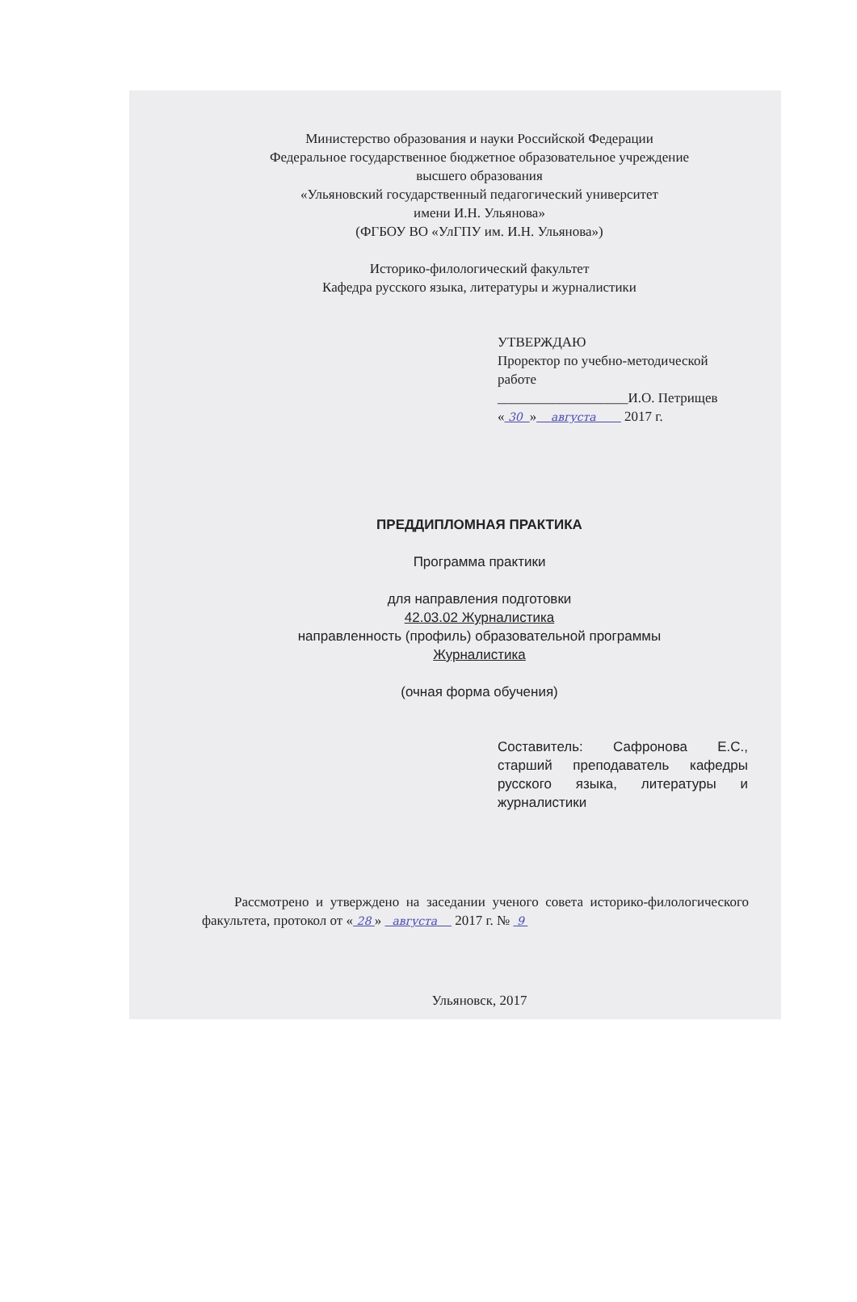Министерство образования и науки Российской Федерации
Федеральное государственное бюджетное образовательное учреждение
высшего образования
«Ульяновский государственный педагогический университет
имени И.Н. Ульянова»
(ФГБОУ ВО «УлГПУ им. И.Н. Ульянова»)
Историко-филологический факультет
Кафедра русского языка, литературы и журналистики
УТВЕРЖДАЮ
Проректор по учебно-методической работе
___________________И.О. Петрищев
« 30 » августа 2017 г.
ПРЕДДИПЛОМНАЯ ПРАКТИКА
Программа практики
для направления подготовки
42.03.02 Журналистика
направленность (профиль) образовательной программы
Журналистика
(очная форма обучения)
Составитель: Сафронова Е.С., старший преподаватель кафедры русского языка, литературы и журналистики
Рассмотрено и утверждено на заседании ученого совета историко-филологического факультета, протокол от « 28 » августа 2017 г. № 9
Ульяновск, 2017